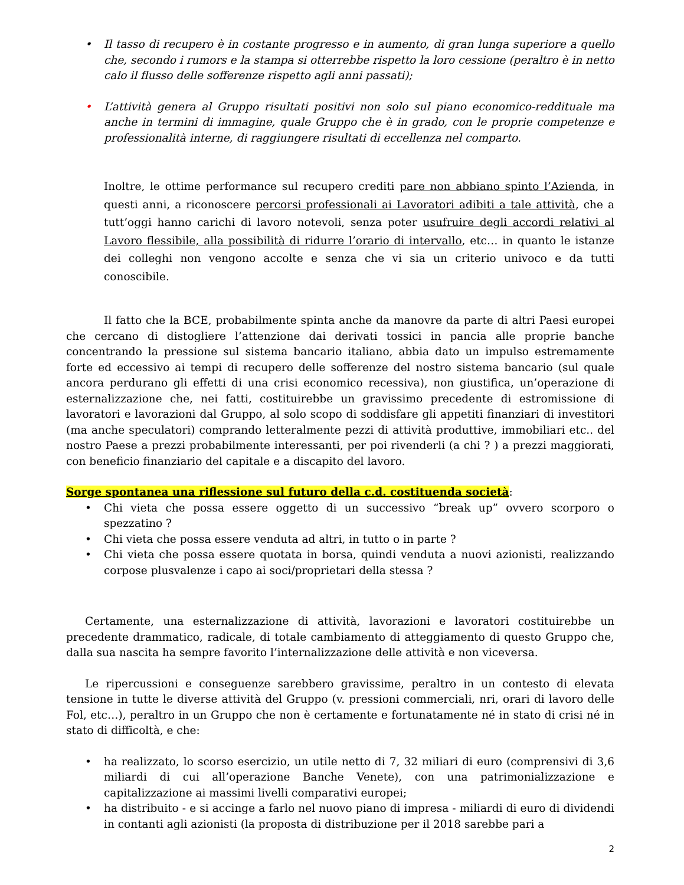• Il tasso di recupero è in costante progresso e in aumento, di gran lunga superiore a quello che, secondo i rumors e la stampa si otterrebbe rispetto la loro cessione (peraltro è in netto calo il flusso delle sofferenze rispetto agli anni passati);
• L’attività genera al Gruppo risultati positivi non solo sul piano economico-reddituale ma anche in termini di immagine, quale Gruppo che è in grado, con le proprie competenze e professionalità interne, di raggiungere risultati di eccellenza nel comparto.
Inoltre, le ottime performance sul recupero crediti pare non abbiano spinto l’Azienda, in questi anni, a riconoscere percorsi professionali ai Lavoratori adibiti a tale attività, che a tutt’oggi hanno carichi di lavoro notevoli, senza poter usufruire degli accordi relativi al Lavoro flessibile, alla possibilità di ridurre l’orario di intervallo, etc… in quanto le istanze dei colleghi non vengono accolte e senza che vi sia un criterio univoco e da tutti conoscibile.
Il fatto che la BCE, probabilmente spinta anche da manovre da parte di altri Paesi europei che cercano di distogliere l’attenzione dai derivati tossici in pancia alle proprie banche concentrando la pressione sul sistema bancario italiano, abbia dato un impulso estremamente forte ed eccessivo ai tempi di recupero delle sofferenze del nostro sistema bancario (sul quale ancora perdurano gli effetti di una crisi economico recessiva), non giustifica, un’operazione di esternalizzazione che, nei fatti, costituirebbe un gravissimo precedente di estromissione di lavoratori e lavorazioni dal Gruppo, al solo scopo di soddisfare gli appetiti finanziari di investitori (ma anche speculatori) comprando letteralmente pezzi di attività produttive, immobiliari etc.. del nostro Paese a prezzi probabilmente interessanti, per poi rivenderli (a chi ? ) a prezzi maggiorati, con beneficio finanziario del capitale e a discapito del lavoro.
Sorge spontanea una riflessione sul futuro della c.d. costituenda società:
• Chi vieta che possa essere oggetto di un successivo “break up” ovvero scorporo o spezzatino ?
• Chi vieta che possa essere venduta ad altri, in tutto o in parte ?
• Chi vieta che possa essere quotata in borsa, quindi venduta a nuovi azionisti, realizzando corpose plusvalenze i capo ai soci/proprietari della stessa ?
Certamente, una esternalizzazione di attività, lavorazioni e lavoratori costituirebbe un precedente drammatico, radicale, di totale cambiamento di atteggiamento di questo Gruppo che, dalla sua nascita ha sempre favorito l’internalizzazione delle attività e non viceversa.
Le ripercussioni e conseguenze sarebbero gravissime, peraltro in un contesto di elevata tensione in tutte le diverse attività del Gruppo (v. pressioni commerciali, nri, orari di lavoro delle Fol, etc…), peraltro in un Gruppo che non è certamente e fortunatamente né in stato di crisi né in stato di difficoltà, e che:
• ha realizzato, lo scorso esercizio, un utile netto di 7, 32 miliari di euro (comprensivi di 3,6 miliardi di cui all’operazione Banche Venete), con una patrimonializzazione e capitalizzazione ai massimi livelli comparativi europei;
• ha distribuito - e si accinge a farlo nel nuovo piano di impresa - miliardi di euro di dividendi in contanti agli azionisti (la proposta di distribuzione per il 2018 sarebbe pari a
2